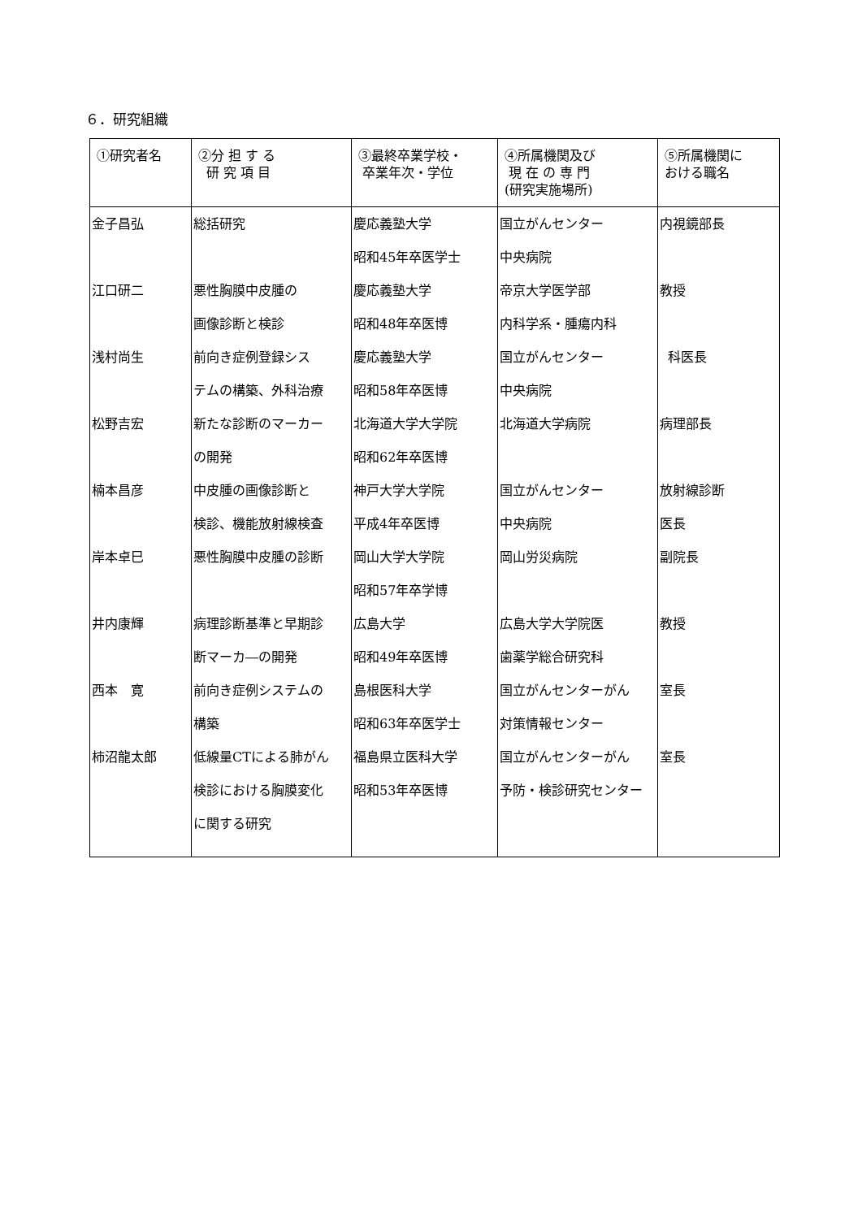６．研究組織
| ①研究者名 | ②分 担 す る 研 究 項 目 | ③最終卒業学校・ 卒業年次・学位 | ④所属機関及び 現 在 の 専 門 (研究実施場所) | ⑤所属機関に おける職名 |
| --- | --- | --- | --- | --- |
| 金子昌弘 | 総括研究 | 慶応義塾大学 昭和45年卒医学士 | 国立がんセンター 中央病院 | 内視鏡部長 |
| 江口研二 | 悪性胸膜中皮腫の 画像診断と検診 | 慶応義塾大学 昭和48年卒医博 | 帝京大学医学部 内科学系・腫瘍内科 | 教授 |
| 浅村尚生 | 前向き症例登録シス テムの構築、外科治療 | 慶応義塾大学 昭和58年卒医博 | 国立がんセンター 中央病院 | 科医長 |
| 松野吉宏 | 新たな診断のマーカー の開発 | 北海道大学大学院 昭和62年卒医博 | 北海道大学病院 | 病理部長 |
| 楠本昌彦 | 中皮腫の画像診断と 検診、機能放射線検査 | 神戸大学大学院 平成4年卒医博 | 国立がんセンター 中央病院 | 放射線診断 医長 |
| 岸本卓巳 | 悪性胸膜中皮腫の診断 | 岡山大学大学院 昭和57年卒学博 | 岡山労災病院 | 副院長 |
| 井内康輝 | 病理診断基準と早期診 断マーカ―の開発 | 広島大学 昭和49年卒医博 | 広島大学大学院医 歯薬学総合研究科 | 教授 |
| 西本 寛 | 前向き症例システムの 構築 | 島根医科大学 昭和63年卒医学士 | 国立がんセンターがん 対策情報センター | 室長 |
| 柿沼龍太郎 | 低線量CTによる肺がん 検診における胸膜変化 に関する研究 | 福島県立医科大学 昭和53年卒医博 | 国立がんセンターがん 予防・検診研究センター | 室長 |